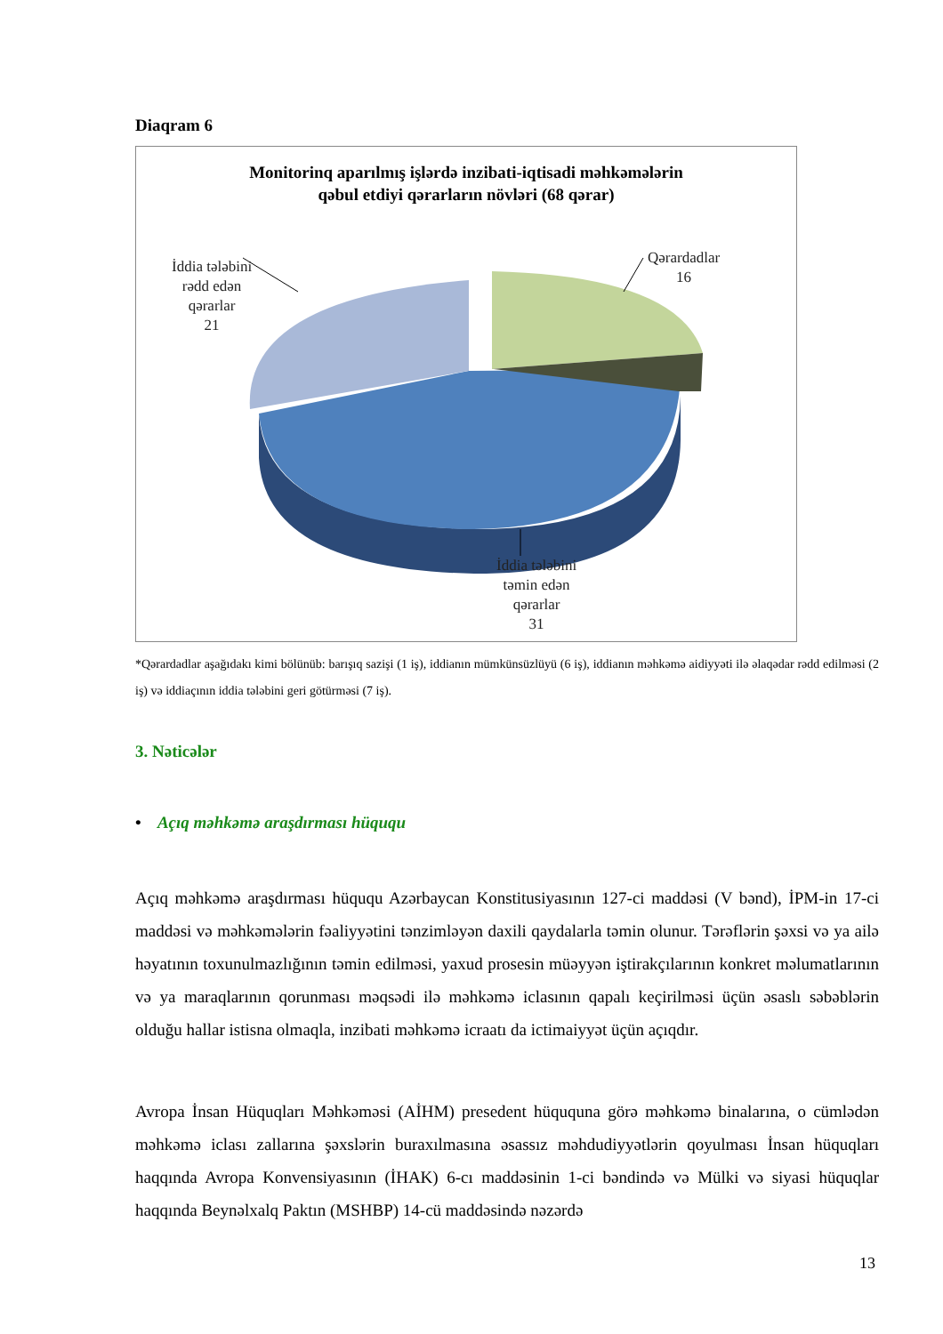Diaqram 6
Monitorinq aparılmış işlərdə inzibati-iqtisadi məhkəmələrin
qəbul etdiyi qərarların növləri (68 qərar)
İddia tələbini
rədd edən
qərarlar
21
Qərardadlar
16
İddia tələbini
təmin edən
qərarlar
31
*Qərardadlar aşağıdakı kimi bölünüb: barışıq sazişi (1 iş), iddianın mümkünsüzlüyü (6 iş), iddianın məhkəmə aidiyyəti ilə əlaqədar rədd edilməsi (2 iş) və iddiaçının iddia tələbini geri götürməsi (7 iş).
3. Nəticələr
• Açıq məhkəmə araşdırması hüququ
Açıq məhkəmə araşdırması hüququ Azərbaycan Konstitusiyasının 127-ci maddəsi (V bənd), İPM-in 17-ci maddəsi və məhkəmələrin fəaliyyətini tənzimləyən daxili qaydalarla təmin olunur. Tərəflərin şəxsi və ya ailə həyatının toxunulmazlığının təmin edilməsi, yaxud prosesin müəyyən iştirakçılarının konkret məlumatlarının və ya maraqlarının qorunması məqsədi ilə məhkəmə iclasının qapalı keçirilməsi üçün əsaslı səbəblərin olduğu hallar istisna olmaqla, inzibati məhkəmə icraatı da ictimaiyyət üçün açıqdır.
Avropa İnsan Hüquqları Məhkəməsi (AİHM) presedent hüququna görə məhkəmə binalarına, o cümlədən məhkəmə iclası zallarına şəxslərin buraxılmasına əsassız məhdudiyyətlərin qoyulması İnsan hüquqları haqqında Avropa Konvensiyasının (İHAK) 6-cı maddəsinin 1-ci bəndində və Mülki və siyasi hüquqlar haqqında Beynəlxalq Paktın (MSHBP) 14-cü maddəsində nəzərdə
13